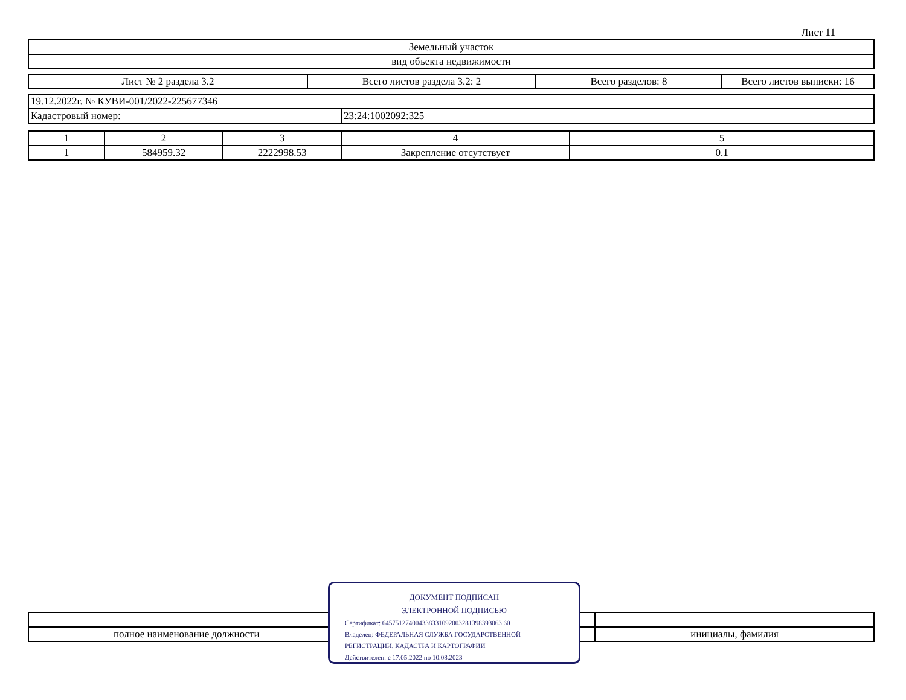Лист 11
| Земельный участок |
| вид объекта недвижимости |
| Лист № 2 раздела 3.2 | Всего листов раздела 3.2: 2 | Всего разделов: 8 | Всего листов выписки: 16 |
| 19.12.2022г. № КУВИ-001/2022-225677346 | |
| Кадастровый номер: | 23:24:1002092:325 |
| 1 | 2 | 3 | 4 | 5 |
| 1 | 584959.32 | 2222998.53 | Закрепление отсутствует | 0.1 |
| полное наименование должности | инициалы, фамилия |
ДОКУМЕНТ ПОДПИСАН
ЭЛЕКТРОННОЙ ПОДПИСЬЮ
Сертификат: 645751274004338331092003281398393063 60
Владелец: ФЕДЕРАЛЬНАЯ СЛУЖБА ГОСУДАРСТВЕННОЙ
РЕГИСТРАЦИИ, КАДАСТРА И КАРТОГРАФИИ
Действителен: с 17.05.2022 по 10.08.2023